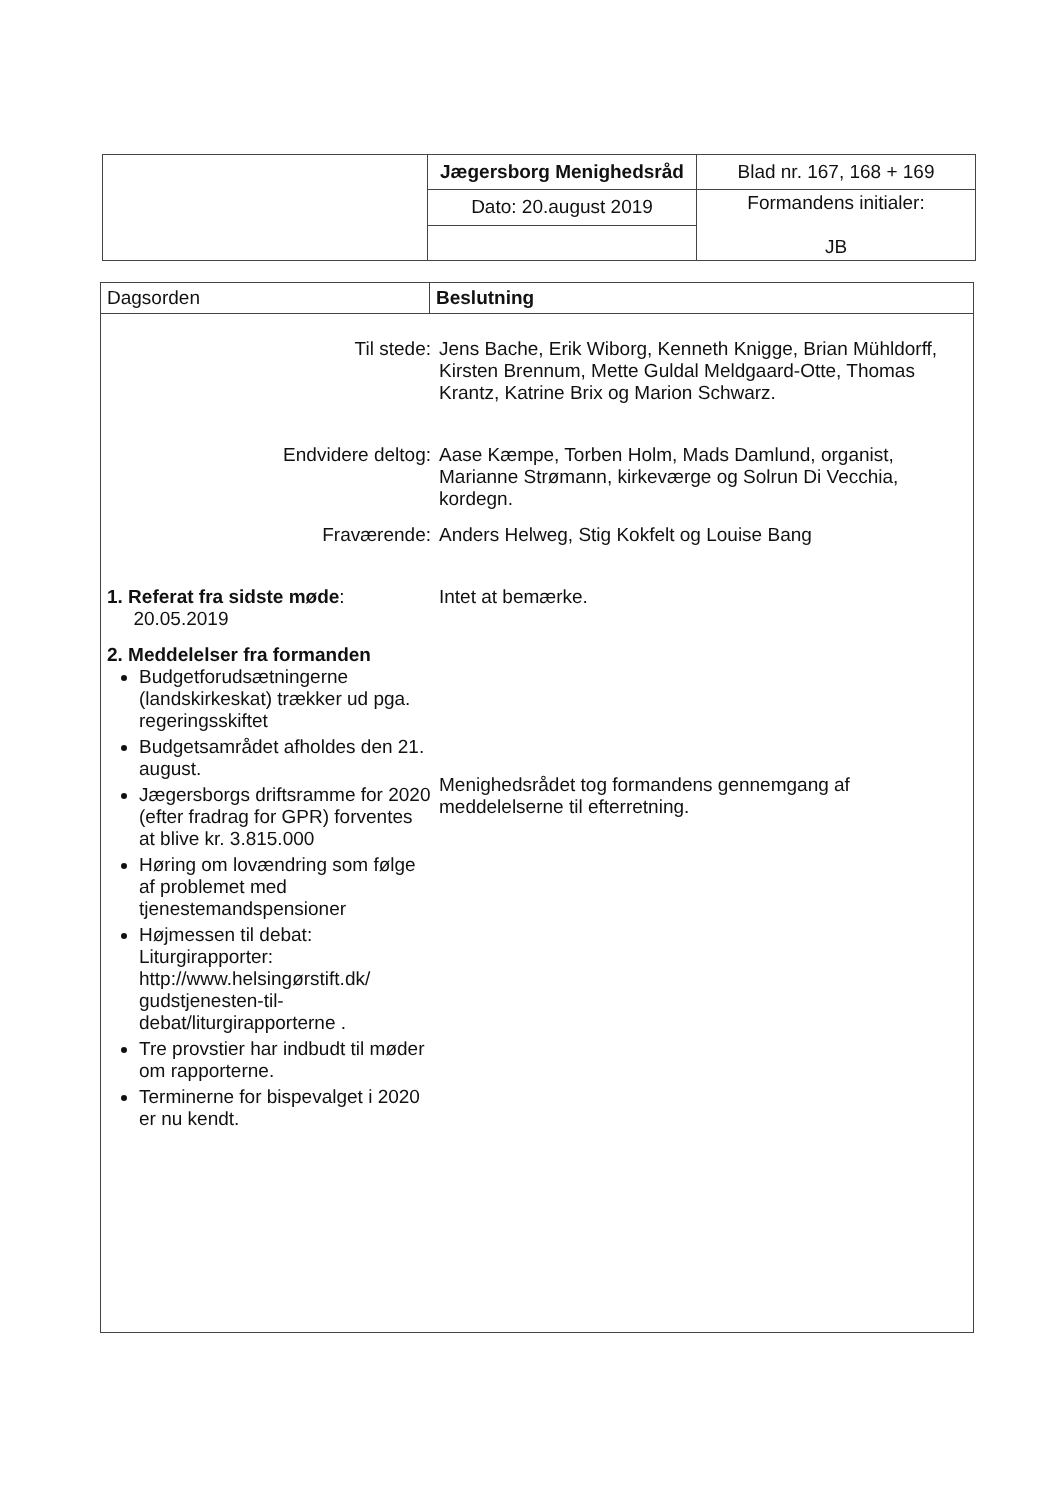| | Jægersborg Menighedsråd | Blad nr. 167, 168 + 169 |
| | Dato: 20.august 2019 | Formandens initialer: JB |
| Dagsorden | Beslutning |
| --- | --- |
| Til stede: Jens Bache, Erik Wiborg, Kenneth Knigge, Brian Mühldorff, Kirsten Brennum, Mette Guldal Meldgaard-Otte, Thomas Krantz, Katrine Brix og Marion Schwarz. Endvidere deltog: Aase Kæmpe, Torben Holm, Mads Damlund, organist, Marianne Strømann, kirkeværge og Solrun Di Vecchia, kordegn. Fraværende: Anders Helweg, Stig Kokfelt og Louise Bang 1. Referat fra sidste møde : 20.05.2019 Intet at bemærke. 2. Meddelelser fra formanden Budgetforudsætningerne (landskirkeskat) trækker ud pga. regeringsskiftet Budgetsamrådet afholdes den 21. august. Jægersborgs driftsramme for 2020 (efter fradrag for GPR) forventes at blive kr. 3.815.000 Høring om lovændring som følge af problemet med tjenestemandspensioner Højmessen til debat: Liturgirapporter: http://www.helsingørstift.dk/ gudstjenesten-til-debat/liturgirapporterne . Tre provstier har indbudt til møder om rapporterne. Terminerne for bispevalget i 2020 er nu kendt. Menighedsrådet tog formandens gennemgang af meddelelserne til efterretning. | |